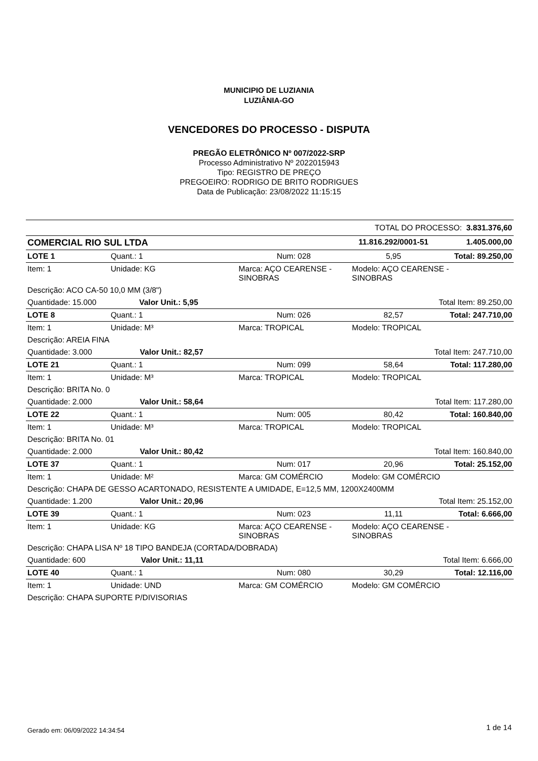MUNICIPIO DE LUZIANIA
LUZIÂNIA-GO
VENCEDORES DO PROCESSO - DISPUTA
PREGÃO ELETRÔNICO Nº 007/2022-SRP
Processo Administrativo Nº 2022015943
Tipo: REGISTRO DE PREÇO
PREGOEIRO: RODRIGO DE BRITO RODRIGUES
Data de Publicação: 23/08/2022 11:15:15
| TOTAL DO PROCESSO: 3.831.376,60 | | | | |
| COMERCIAL RIO SUL LTDA | | | 11.816.292/0001-51 | 1.405.000,00 |
| LOTE 1 | Quant.: 1 | Num: 028 | 5,95 | Total: 89.250,00 |
| Item: 1 | Unidade: KG | Marca: AÇO CEARENSE - SINOBRAS | Modelo: AÇO CEARENSE - SINOBRAS | |
| Descrição: ACO CA-50 10,0 MM (3/8") | | | | |
| Quantidade: 15.000 Valor Unit.: 5,95 | | Total Item: 89.250,00 | | |
| LOTE 8 | Quant.: 1 | Num: 026 | 82,57 | Total: 247.710,00 |
| Item: 1 | Unidade: M³ | Marca: TROPICAL | Modelo: TROPICAL | |
| Descrição: AREIA FINA | | | | |
| Quantidade: 3.000 Valor Unit.: 82,57 | | Total Item: 247.710,00 | | |
| LOTE 21 | Quant.: 1 | Num: 099 | 58,64 | Total: 117.280,00 |
| Item: 1 | Unidade: M³ | Marca: TROPICAL | Modelo: TROPICAL | |
| Descrição: BRITA No. 0 | | | | |
| Quantidade: 2.000 Valor Unit.: 58,64 | | Total Item: 117.280,00 | | |
| LOTE 22 | Quant.: 1 | Num: 005 | 80,42 | Total: 160.840,00 |
| Item: 1 | Unidade: M³ | Marca: TROPICAL | Modelo: TROPICAL | |
| Descrição: BRITA No. 01 | | | | |
| Quantidade: 2.000 Valor Unit.: 80,42 | | Total Item: 160.840,00 | | |
| LOTE 37 | Quant.: 1 | Num: 017 | 20,96 | Total: 25.152,00 |
| Item: 1 | Unidade: M² | Marca: GM COMÉRCIO | Modelo: GM COMÉRCIO | |
| Descrição: CHAPA DE GESSO ACARTONADO, RESISTENTE A UMIDADE, E=12,5 MM, 1200X2400MM | | | | |
| Quantidade: 1.200 Valor Unit.: 20,96 | | Total Item: 25.152,00 | | |
| LOTE 39 | Quant.: 1 | Num: 023 | 11,11 | Total: 6.666,00 |
| Item: 1 | Unidade: KG | Marca: AÇO CEARENSE - SINOBRAS | Modelo: AÇO CEARENSE - SINOBRAS | |
| Descrição: CHAPA LISA Nº 18 TIPO BANDEJA (CORTADA/DOBRADA) | | | | |
| Quantidade: 600 Valor Unit.: 11,11 | | Total Item: 6.666,00 | | |
| LOTE 40 | Quant.: 1 | Num: 080 | 30,29 | Total: 12.116,00 |
| Item: 1 | Unidade: UND | Marca: GM COMÉRCIO | Modelo: GM COMÉRCIO | |
| Descrição: CHAPA SUPORTE P/DIVISORIAS | | | | |
Gerado em: 06/09/2022 14:34:54 1 de 14